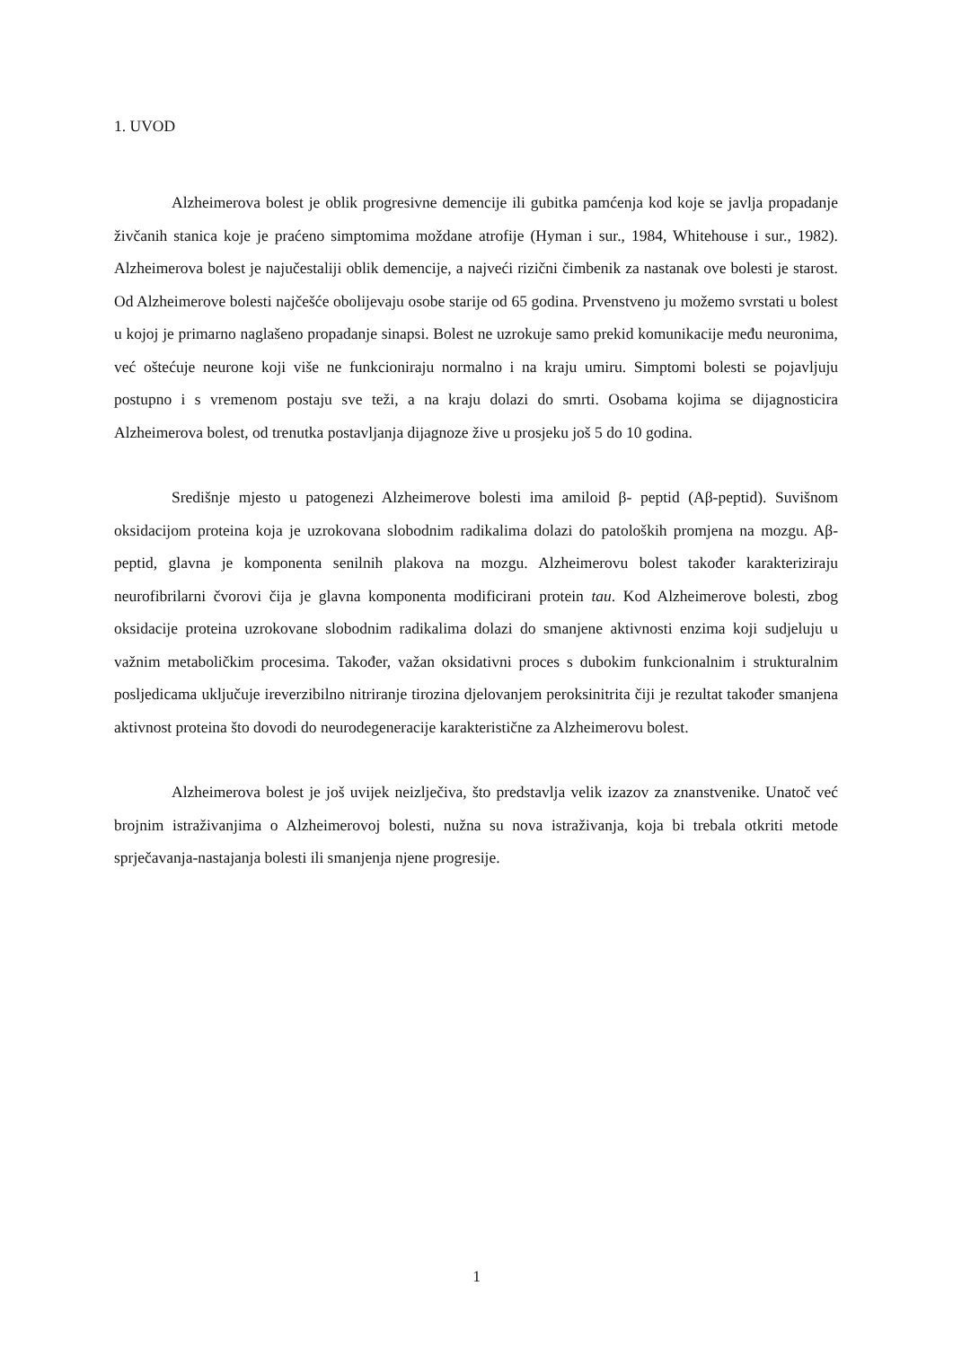1. UVOD
Alzheimerova bolest je oblik progresivne demencije ili gubitka pamćenja kod koje se javlja propadanje živčanih stanica koje je praćeno simptomima moždane atrofije (Hyman i sur., 1984, Whitehouse i sur., 1982). Alzheimerova bolest je najučestaliji oblik demencije, a najveći rizični čimbenik za nastanak ove bolesti je starost. Od Alzheimerove bolesti najčešće obolijevaju osobe starije od 65 godina. Prvenstveno ju možemo svrstati u bolest u kojoj je primarno naglašeno propadanje sinapsi. Bolest ne uzrokuje samo prekid komunikacije među neuronima, već oštećuje neurone koji više ne funkcioniraju normalno i na kraju umiru. Simptomi bolesti se pojavljuju postupno i s vremenom postaju sve teži, a na kraju dolazi do smrti. Osobama kojima se dijagnosticira Alzheimerova bolest, od trenutka postavljanja dijagnoze žive u prosjeku još 5 do 10 godina.
Središnje mjesto u patogenezi Alzheimerove bolesti ima amiloid β- peptid (Aβ-peptid). Suvišnom oksidacijom proteina koja je uzrokovana slobodnim radikalima dolazi do patoloških promjena na mozgu. Aβ- peptid, glavna je komponenta senilnih plakova na mozgu. Alzheimerovu bolest također karakteriziraju neurofibrilarni čvorovi čija je glavna komponenta modificirani protein tau. Kod Alzheimerove bolesti, zbog oksidacije proteina uzrokovane slobodnim radikalima dolazi do smanjene aktivnosti enzima koji sudjeluju u važnim metaboličkim procesima. Također, važan oksidativni proces s dubokim funkcionalnim i strukturalnim posljedicama uključuje ireverzibilno nitriranje tirozina djelovanjem peroksinitrita čiji je rezultat također smanjena aktivnost proteina što dovodi do neurodegeneracije karakteristične za Alzheimerovu bolest.
Alzheimerova bolest je još uvijek neizlječiva, što predstavlja velik izazov za znanstvenike. Unatoč već brojnim istraživanjima o Alzheimerovoj bolesti, nužna su nova istraživanja, koja bi trebala otkriti metode sprječavanja-nastajanja bolesti ili smanjenja njene progresije.
1